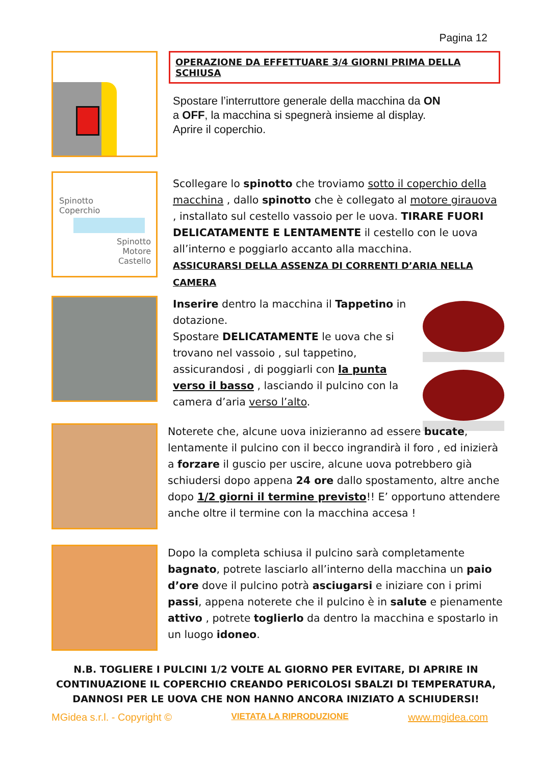Pagina 12
OPERAZIONE DA EFFETTUARE 3/4 GIORNI PRIMA DELLA SCHIUSA
Spostare l’interruttore generale della macchina da ON
a OFF, la macchina si spegnerà insieme al display.
Aprire il coperchio.
Spinotto
Coperchio
Spinotto
Motore
Castello
Scollegare lo spinotto che troviamo sotto il coperchio della macchina , dallo spinotto che è collegato al motore girauova , installato sul cestello vassoio per le uova. TIRARE FUORI DELICATAMENTE E LENTAMENTE il cestello con le uova all’interno e poggiarlo accanto alla macchina.
ASSICURARSI DELLA ASSENZA DI CORRENTI D’ARIA NELLA CAMERA
Inserire dentro la macchina il Tappetino in dotazione.
Spostare DELICATAMENTE le uova che si trovano nel vassoio , sul tappetino, assicurandosi , di poggiarli con la punta verso il basso , lasciando il pulcino con la camera d’aria verso l’alto.
Noterete che, alcune uova inizieranno ad essere bucate, lentamente il pulcino con il becco ingrandirà il foro , ed inizierà a forzare il guscio per uscire, alcune uova potrebbero già schiudersi dopo appena 24 ore dallo spostamento, altre anche dopo 1/2 giorni il termine previsto!! E’ opportuno attendere anche oltre il termine con la macchina accesa !
Dopo la completa schiusa il pulcino sarà completamente bagnato, potrete lasciarlo all’interno della macchina un paio d’ore dove il pulcino potrà asciugarsi e iniziare con i primi passi, appena noterete che il pulcino è in salute e pienamente attivo , potrete toglierlo da dentro la macchina e spostarlo in un luogo idoneo.
N.B. TOGLIERE I PULCINI 1/2 VOLTE AL GIORNO PER EVITARE, DI APRIRE IN CONTINUAZIONE IL COPERCHIO CREANDO PERICOLOSI SBALZI DI TEMPERATURA, DANNOSI PER LE UOVA CHE NON HANNO ANCORA INIZIATO A SCHIUDERSI!
MGidea s.r.l. - Copyright © VIETATA LA RIPRODUZIONE www.mgidea.com